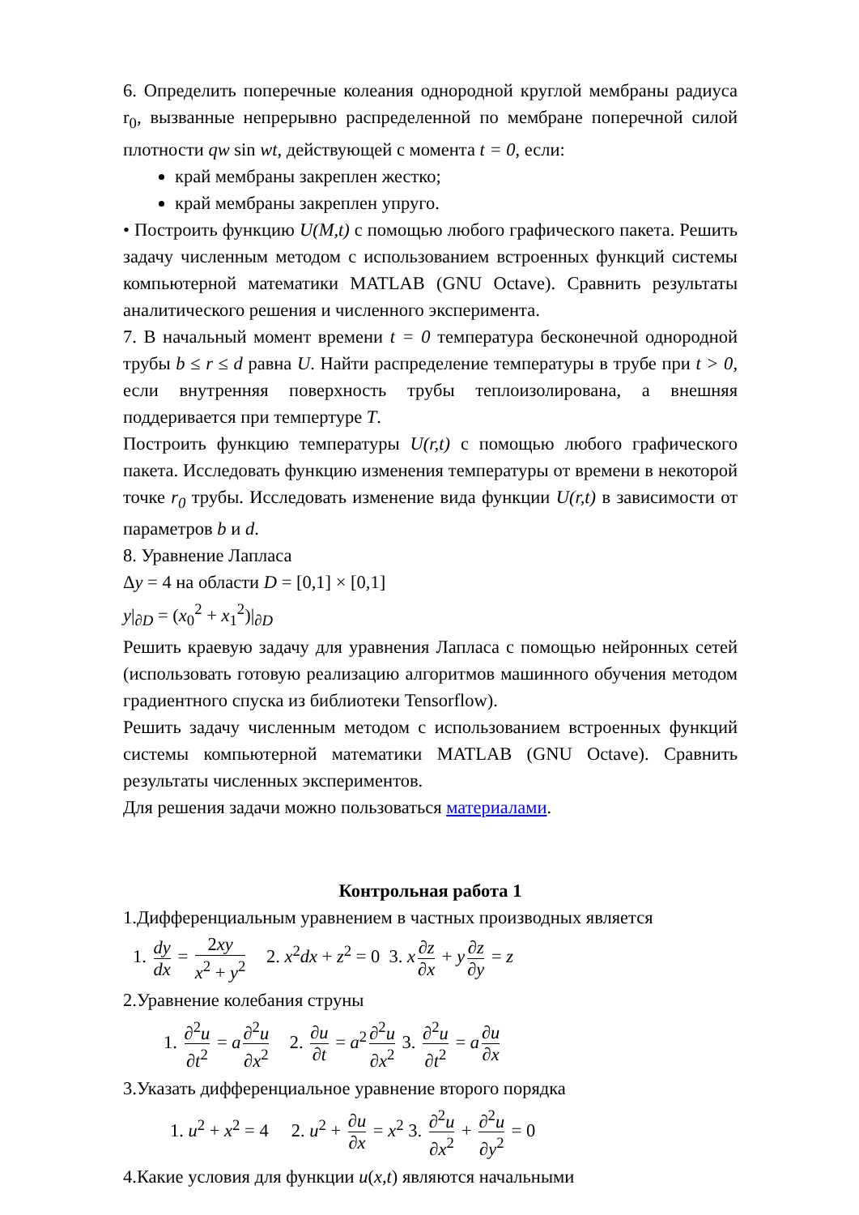6. Определить поперечные колеания однородной круглой мембраны радиуса r<sub>0</sub>, вызванные непрерывно распределенной по мембране поперечной силой плотности qw sin wt, действующей с момента t = 0, если:
край мембраны закреплен жестко;
край мембраны закреплен упруго.
• Построить функцию U(M,t) с помощью любого графического пакета. Решить задачу численным методом с использованием встроенных функций системы компьютерной математики MATLAB (GNU Octave). Сравнить результаты аналитического решения и численного эксперимента.
7. В начальный момент времени t = 0 температура бесконечной однородной трубы b ≤ r ≤ d равна U. Найти распределение температуры в трубе при t > 0, если внутренняя поверхность трубы теплоизолирована, а внешняя поддеривается при темпертуре T.
Построить функцию температуры U(r,t) с помощью любого графического пакета. Исследовать функцию изменения температуры от времени в некоторой точке r<sub>0</sub> трубы. Исследовать изменение вида функции U(r,t) в зависимости от параметров b и d.
8. Уравнение Лапласа
Δy = 4 на области D = [0,1] × [0,1]
y|<sub>∂D</sub> = (x<sub>0</sub><sup>2</sup> + x<sub>1</sub><sup>2</sup>)|<sub>∂D</sub>
Решить краевую задачу для уравнения Лапласа с помощью нейронных сетей (использовать готовую реализацию алгоритмов машинного обучения методом градиентного спуска из библиотеки Tensorflow).
Решить задачу численным методом с использованием встроенных функций системы компьютерной математики MATLAB (GNU Octave). Сравнить результаты численных экспериментов.
Для решения задачи можно пользоваться материалами.
Контрольная работа 1
1.Дифференциальным уравнением в частных производных является
1. dy dx = 2xy x<sup>2</sup> + y<sup>2</sup> 2. x<sup>2</sup>dx + z<sup>2</sup> = 0 3. x ∂z ∂x + y ∂z ∂y = z
2.Уравнение колебания струны
1. ∂<sup>2</sup>u ∂t<sup>2</sup> = a ∂<sup>2</sup>u ∂x<sup>2</sup> 2. ∂u ∂t = a<sup>2</sup> ∂<sup>2</sup>u ∂x<sup>2</sup> 3. ∂<sup>2</sup>u ∂t<sup>2</sup> = a ∂u ∂x
3.Указать дифференциальное уравнение второго порядка
1. u<sup>2</sup> + x<sup>2</sup> = 4 2. u<sup>2</sup> + ∂u ∂x = x<sup>2</sup> 3. ∂<sup>2</sup>u ∂x<sup>2</sup> + ∂<sup>2</sup>u ∂y<sup>2</sup> = 0
4.Какие условия для функции u(x,t) являются начальными